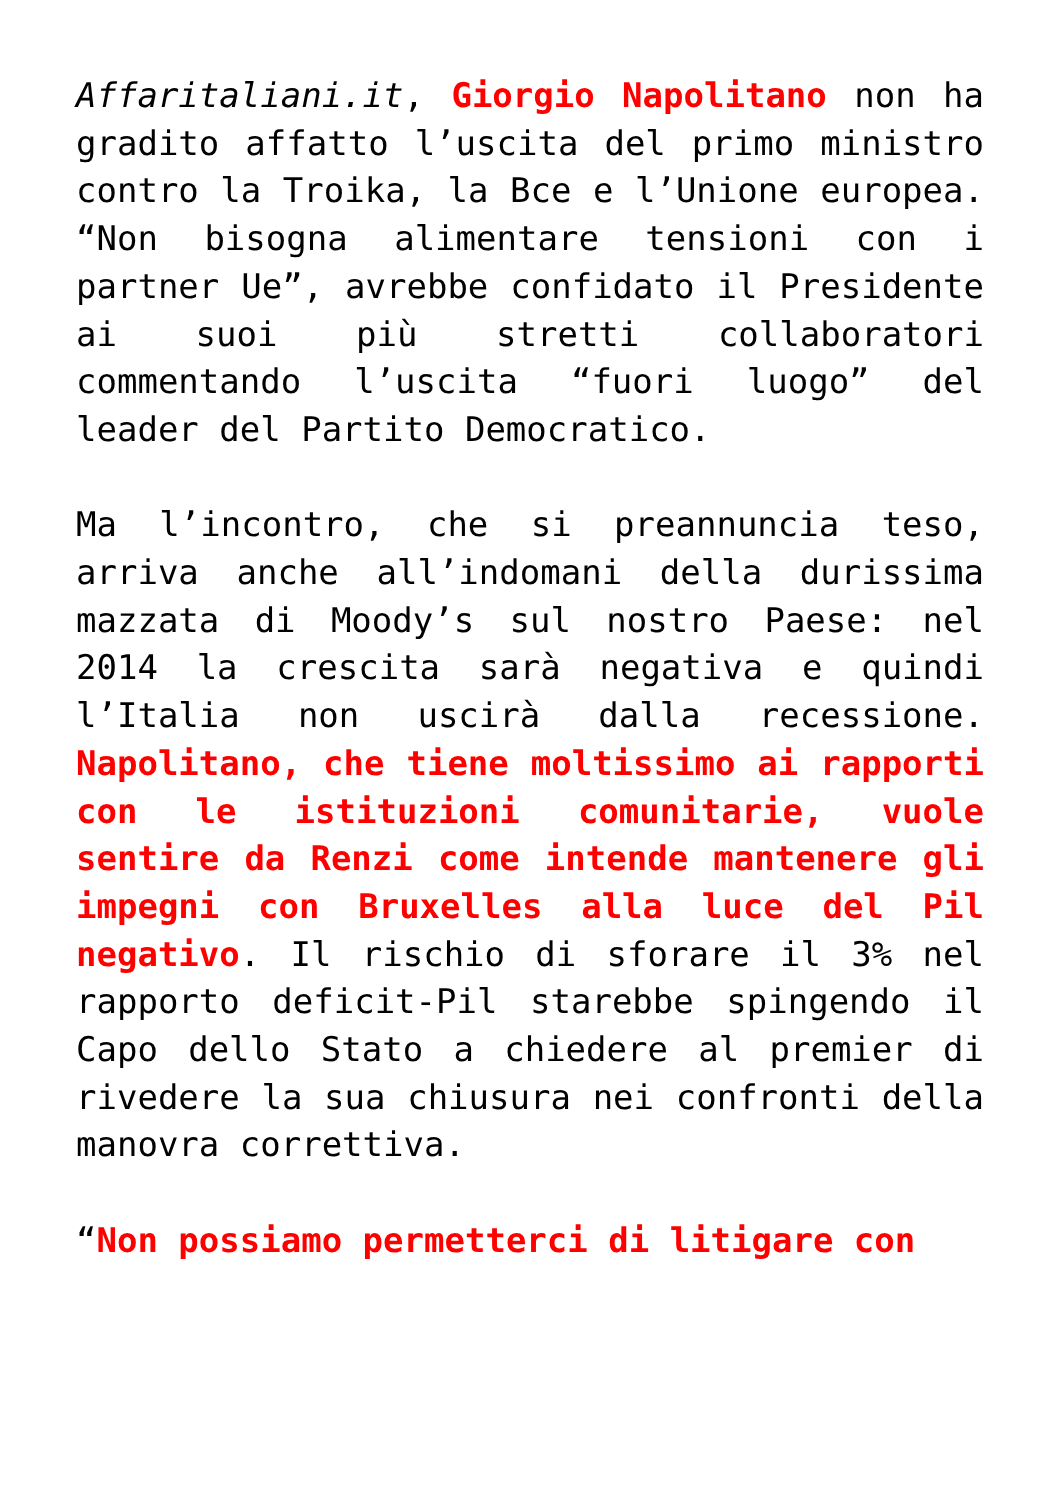Affaritaliani.it, Giorgio Napolitano non ha gradito affatto l’uscita del primo ministro contro la Troika, la Bce e l’Unione europea. “Non bisogna alimentare tensioni con i partner Ue”, avrebbe confidato il Presidente ai suoi più stretti collaboratori commentando l’uscita “fuori luogo” del leader del Partito Democratico.
Ma l’incontro, che si preannuncia teso, arriva anche all’indomani della durissima mazzata di Moody’s sul nostro Paese: nel 2014 la crescita sarà negativa e quindi l’Italia non uscirà dalla recessione. Napolitano, che tiene moltissimo ai rapporti con le istituzioni comunitarie, vuole sentire da Renzi come intende mantenere gli impegni con Bruxelles alla luce del Pil negativo. Il rischio di sforare il 3% nel rapporto deficit-Pil starebbe spingendo il Capo dello Stato a chiedere al premier di rivedere la sua chiusura nei confronti della manovra correttiva.
“Non possiamo permetterci di litigare con